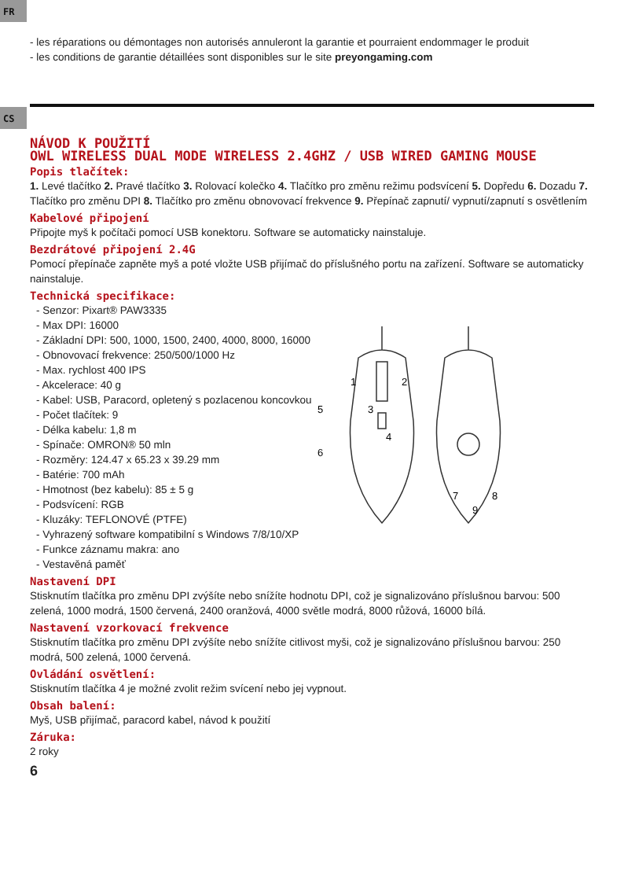FR
- les réparations ou démontages non autorisés annuleront la garantie et pourraient endommager le produit
- les conditions de garantie détaillées sont disponibles sur le site preyongaming.com
CS
NÁVOD K POUŽITÍ
OWL WIRELESS DUAL MODE WIRELESS 2.4GHZ / USB WIRED GAMING MOUSE
Popis tlačítek:
1. Levé tlačítko 2. Pravé tlačítko 3. Rolovací kolečko 4. Tlačítko pro změnu režimu podsvícení 5. Dopředu 6. Dozadu 7. Tlačítko pro změnu DPI 8. Tlačítko pro změnu obnovovací frekvence 9. Přepínač zapnutí/ vypnutí/zapnutí s osvětlením
Kabelové připojení
Připojte myš k počítači pomocí USB konektoru. Software se automaticky nainstaluje.
Bezdrátové připojení 2.4G
Pomocí přepínače zapněte myš a poté vložte USB přijímač do příslušného portu na zařízení. Software se automaticky nainstaluje.
Technická specifikace:
- Senzor: Pixart® PAW3335
- Max DPI: 16000
- Základní DPI: 500, 1000, 1500, 2400, 4000, 8000, 16000
- Obnovovací frekvence: 250/500/1000 Hz
- Max. rychlost 400 IPS
- Akcelerace: 40 g
- Kabel: USB, Paracord, opletený s pozlacenou koncovkou
- Počet tlačítek: 9
- Délka kabelu: 1,8 m
- Spínače: OMRON® 50 mln
- Rozměry: 124.47 x 65.23 x 39.29 mm
- Batérie: 700 mAh
- Hmotnost (bez kabelu): 85 ± 5 g
- Podsvícení: RGB
- Kluzáky: TEFLONOVÉ (PTFE)
- Vyhrazený software kompatibilní s Windows 7/8/10/XP
- Funkce záznamu makra: ano
- Vestavěná paměť
1
2
3
4
5
6
7
8
9
Nastavení DPI
Stisknutím tlačítka pro změnu DPI zvýšíte nebo snížíte hodnotu DPI, což je signalizováno příslušnou barvou: 500 zelená, 1000 modrá, 1500 červená, 2400 oranžová, 4000 světle modrá, 8000 růžová, 16000 bílá.
Nastavení vzorkovací frekvence
Stisknutím tlačítka pro změnu DPI zvýšíte nebo snížíte citlivost myši, což je signalizováno příslušnou barvou: 250 modrá, 500 zelená, 1000 červená.
Ovládání osvětlení:
Stisknutím tlačítka 4 je možné zvolit režim svícení nebo jej vypnout.
Obsah balení:
Myš, USB přijímač, paracord kabel, návod k použití
Záruka:
2 roky
6